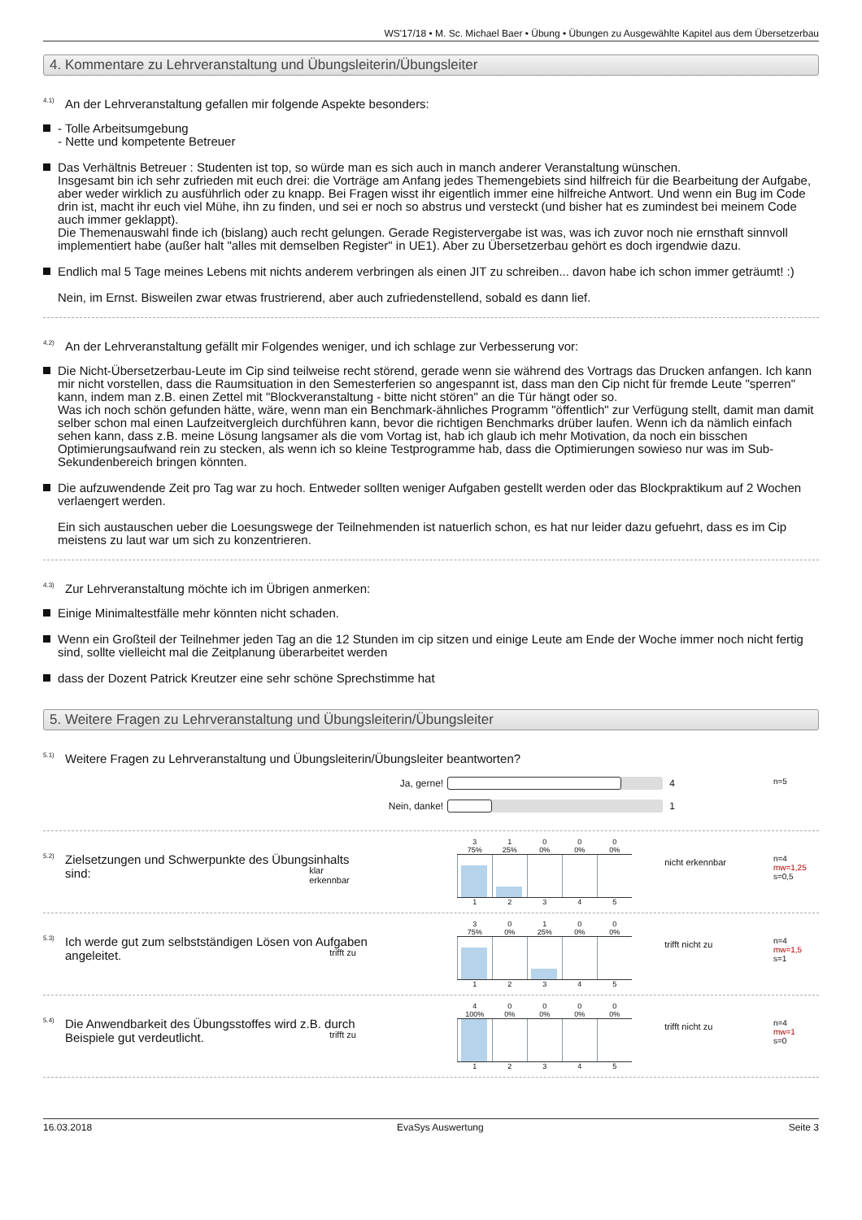WS'17/18 • M. Sc. Michael Baer • Übung • Übungen zu Ausgewählte Kapitel aus dem Übersetzerbau
4. Kommentare zu Lehrveranstaltung und Übungsleiterin/Übungsleiter
<sup>4.1)</sup>An der Lehrveranstaltung gefallen mir folgende Aspekte besonders:
- Tolle Arbeitsumgebung
- Nette und kompetente Betreuer
Das Verhältnis Betreuer : Studenten ist top, so würde man es sich auch in manch anderer Veranstaltung wünschen.
Insgesamt bin ich sehr zufrieden mit euch drei: die Vorträge am Anfang jedes Themengebiets sind hilfreich für die Bearbeitung der Aufgabe, aber weder wirklich zu ausführlich oder zu knapp. Bei Fragen wisst ihr eigentlich immer eine hilfreiche Antwort. Und wenn ein Bug im Code drin ist, macht ihr euch viel Mühe, ihn zu finden, und sei er noch so abstrus und versteckt (und bisher hat es zumindest bei meinem Code auch immer geklappt).
Die Themenauswahl finde ich (bislang) auch recht gelungen. Gerade Registervergabe ist was, was ich zuvor noch nie ernsthaft sinnvoll implementiert habe (außer halt "alles mit demselben Register" in UE1). Aber zu Übersetzerbau gehört es doch irgendwie dazu.
Endlich mal 5 Tage meines Lebens mit nichts anderem verbringen als einen JIT zu schreiben... davon habe ich schon immer geträumt! :)
Nein, im Ernst. Bisweilen zwar etwas frustrierend, aber auch zufriedenstellend, sobald es dann lief.
<sup>4.2)</sup>An der Lehrveranstaltung gefällt mir Folgendes weniger, und ich schlage zur Verbesserung vor:
Die Nicht-Übersetzerbau-Leute im Cip sind teilweise recht störend, gerade wenn sie während des Vortrags das Drucken anfangen. Ich kann mir nicht vorstellen, dass die Raumsituation in den Semesterferien so angespannt ist, dass man den Cip nicht für fremde Leute "sperren" kann, indem man z.B. einen Zettel mit "Blockveranstaltung - bitte nicht stören" an die Tür hängt oder so.
Was ich noch schön gefunden hätte, wäre, wenn man ein Benchmark-ähnliches Programm "öffentlich" zur Verfügung stellt, damit man damit selber schon mal einen Laufzeitvergleich durchführen kann, bevor die richtigen Benchmarks drüber laufen. Wenn ich da nämlich einfach sehen kann, dass z.B. meine Lösung langsamer als die vom Vortag ist, hab ich glaub ich mehr Motivation, da noch ein bisschen Optimierungsaufwand rein zu stecken, als wenn ich so kleine Testprogramme hab, dass die Optimierungen sowieso nur was im Sub-Sekundenbereich bringen könnten.
Die aufzuwendende Zeit pro Tag war zu hoch. Entweder sollten weniger Aufgaben gestellt werden oder das Blockpraktikum auf 2 Wochen verlaengert werden.
Ein sich austauschen ueber die Loesungswege der Teilnehmenden ist natuerlich schon, es hat nur leider dazu gefuehrt, dass es im Cip meistens zu laut war um sich zu konzentrieren.
<sup>4.3)</sup>Zur Lehrveranstaltung möchte ich im Übrigen anmerken:
Einige Minimaltestfälle mehr könnten nicht schaden.
Wenn ein Großteil der Teilnehmer jeden Tag an die 12 Stunden im cip sitzen und einige Leute am Ende der Woche immer noch nicht fertig sind, sollte vielleicht mal die Zeitplanung überarbeitet werden
dass der Dozent Patrick Kreutzer eine sehr schöne Sprechstimme hat
5. Weitere Fragen zu Lehrveranstaltung und Übungsleiterin/Übungsleiter
<sup>5.1)</sup>Weitere Fragen zu Lehrveranstaltung und Übungsleiterin/Übungsleiter beantworten?
Ja, gerne! 4
Nein, danke! 1
n=5
<sup>5.2)</sup>Zielsetzungen und Schwerpunkte des Übungsinhalts sind:
3
75%
1
25%
0
0%
0
0%
0
0%
klar erkennbar
nicht erkennbar
1 2 3 4 5
n=4
mw=1,25
s=0,5
<sup>5.3)</sup>Ich werde gut zum selbstständigen Lösen von Aufgaben angeleitet.
3
75%
0
0%
1
25%
0
0%
0
0%
trifft zu
trifft nicht zu
1 2 3 4 5
n=4
mw=1,5
s=1
<sup>5.4)</sup>Die Anwendbarkeit des Übungsstoffes wird z.B. durch Beispiele gut verdeutlicht.
4
100%
0
0%
0
0%
0
0%
0
0%
trifft zu
trifft nicht zu
1 2 3 4 5
n=4
mw=1
s=0
16.03.2018 EvaSys Auswertung Seite 3